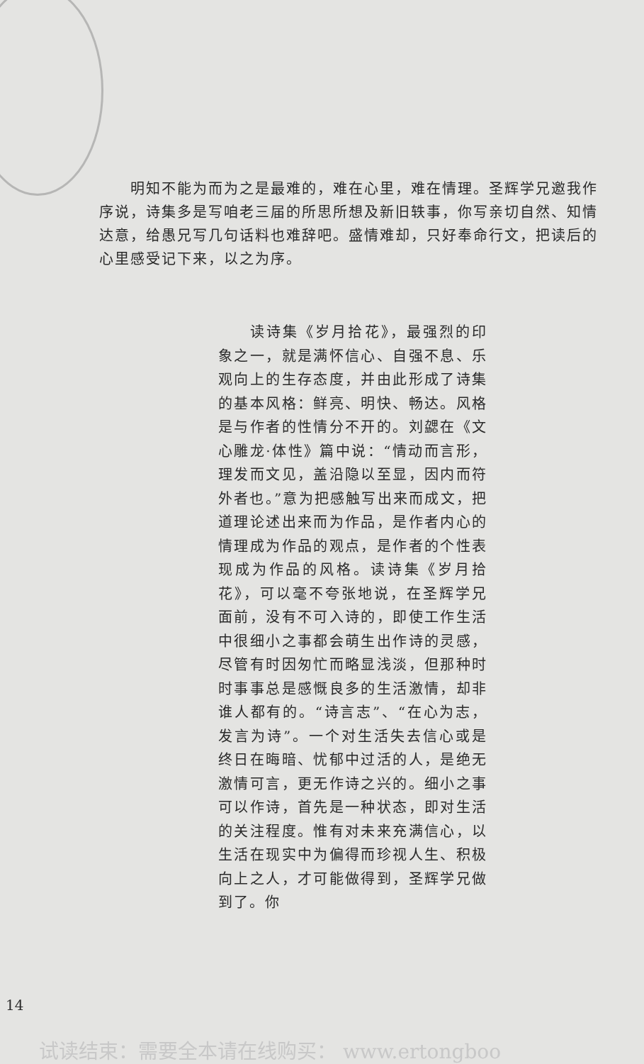明知不能为而为之是最难的，难在心里，难在情理。圣辉学兄邀我作序说，诗集多是写咱老三届的所思所想及新旧轶事，你写亲切自然、知情达意，给愚兄写几句话料也难辞吧。盛情难却，只好奉命行文，把读后的心里感受记下来，以之为序。
  读诗集《岁月拾花》，最强烈的印象之一，就是满怀信心、自强不息、乐观向上的生存态度，并由此形成了诗集的基本风格：鲜亮、明快、畅达。风格是与作者的性情分不开的。刘勰在《文心雕龙·体性》篇中说：“情动而言形，理发而文见，盖沿隐以至显，因内而符外者也。”意为把感触写出来而成文，把道理论述出来而为作品，是作者内心的情理成为作品的观点，是作者的个性表现成为作品的风格。读诗集《岁月拾花》，可以毫不夸张地说，在圣辉学兄面前，没有不可入诗的，即使工作生活中很细小之事都会萌生出作诗的灵感，尽管有时因匆忙而略显浅淡，但那种时时事事总是感慨良多的生活激情，却非谁人都有的。“诗言志”、“在心为志，发言为诗”。一个对生活失去信心或是终日在晦暗、忧郁中过活的人，是绝无激情可言，更无作诗之兴的。细小之事可以作诗，首先是一种状态，即对生活的关注程度。惟有对未来充满信心，以生活在现实中为偏得而珍视人生、积极向上之人，才可能做得到，圣辉学兄做到了。你
14
试读结束：需要全本请在线购买： www.ertongboo